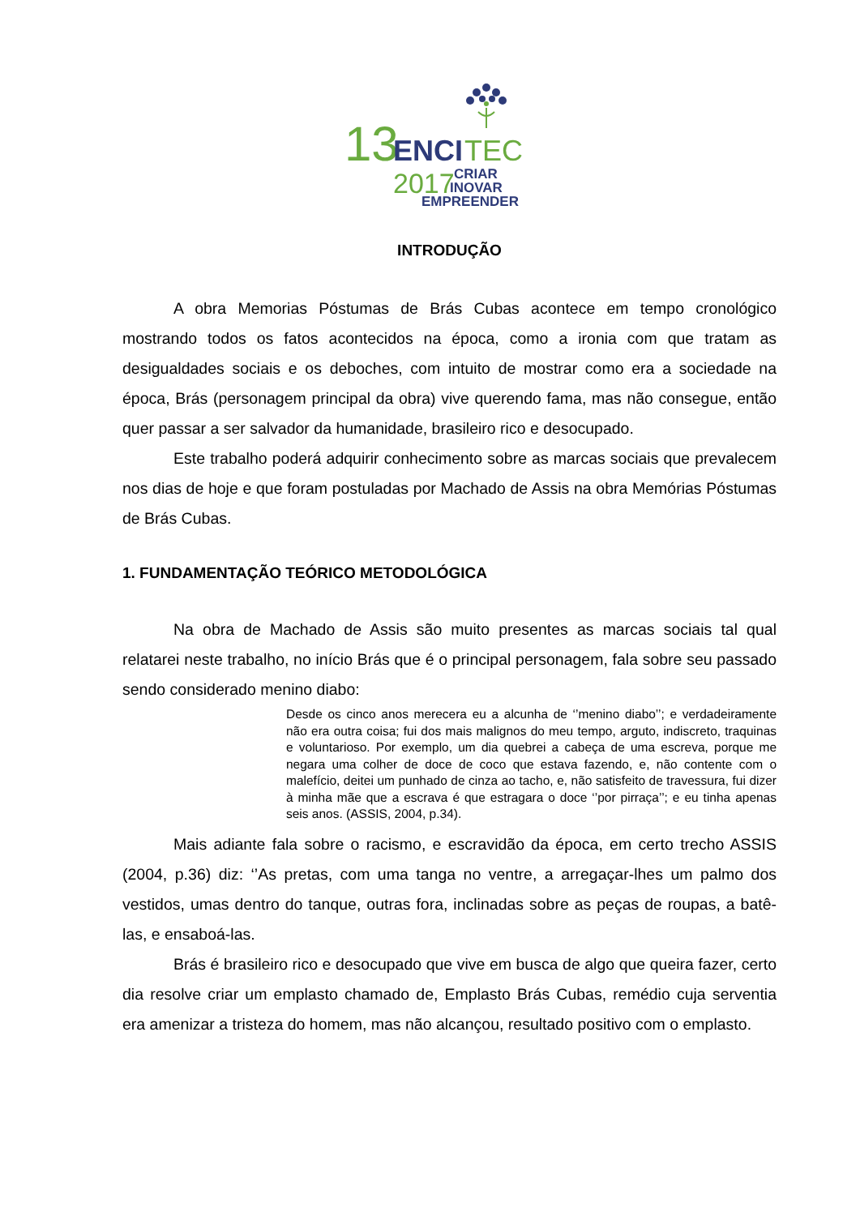13
ENCI
TEC
2017
CRIAR
INOVAR
EMPREENDER
INTRODUÇÃO
A obra Memorias Póstumas de Brás Cubas acontece em tempo cronológico mostrando todos os fatos acontecidos na época, como a ironia com que tratam as desigualdades sociais e os deboches, com intuito de mostrar como era a sociedade na época, Brás (personagem principal da obra) vive querendo fama, mas não consegue, então quer passar a ser salvador da humanidade, brasileiro rico e desocupado.
Este trabalho poderá adquirir conhecimento sobre as marcas sociais que prevalecem nos dias de hoje e que foram postuladas por Machado de Assis na obra Memórias Póstumas de Brás Cubas.
1. FUNDAMENTAÇÃO TEÓRICO METODOLÓGICA
Na obra de Machado de Assis são muito presentes as marcas sociais tal qual relatarei neste trabalho, no início Brás que é o principal personagem, fala sobre seu passado sendo considerado menino diabo:
Desde os cinco anos merecera eu a alcunha de ‘’menino diabo’’; e verdadeiramente não era outra coisa; fui dos mais malignos do meu tempo, arguto, indiscreto, traquinas e voluntarioso. Por exemplo, um dia quebrei a cabeça de uma escreva, porque me negara uma colher de doce de coco que estava fazendo, e, não contente com o malefício, deitei um punhado de cinza ao tacho, e, não satisfeito de travessura, fui dizer à minha mãe que a escrava é que estragara o doce ‘’por pirraça’’; e eu tinha apenas seis anos. (ASSIS, 2004, p.34).
Mais adiante fala sobre o racismo, e escravidão da época, em certo trecho ASSIS (2004, p.36) diz: ‘’As pretas, com uma tanga no ventre, a arregaçar-lhes um palmo dos vestidos, umas dentro do tanque, outras fora, inclinadas sobre as peças de roupas, a batê-las, e ensaboá-las.
Brás é brasileiro rico e desocupado que vive em busca de algo que queira fazer, certo dia resolve criar um emplasto chamado de, Emplasto Brás Cubas, remédio cuja serventia era amenizar a tristeza do homem, mas não alcançou, resultado positivo com o emplasto.